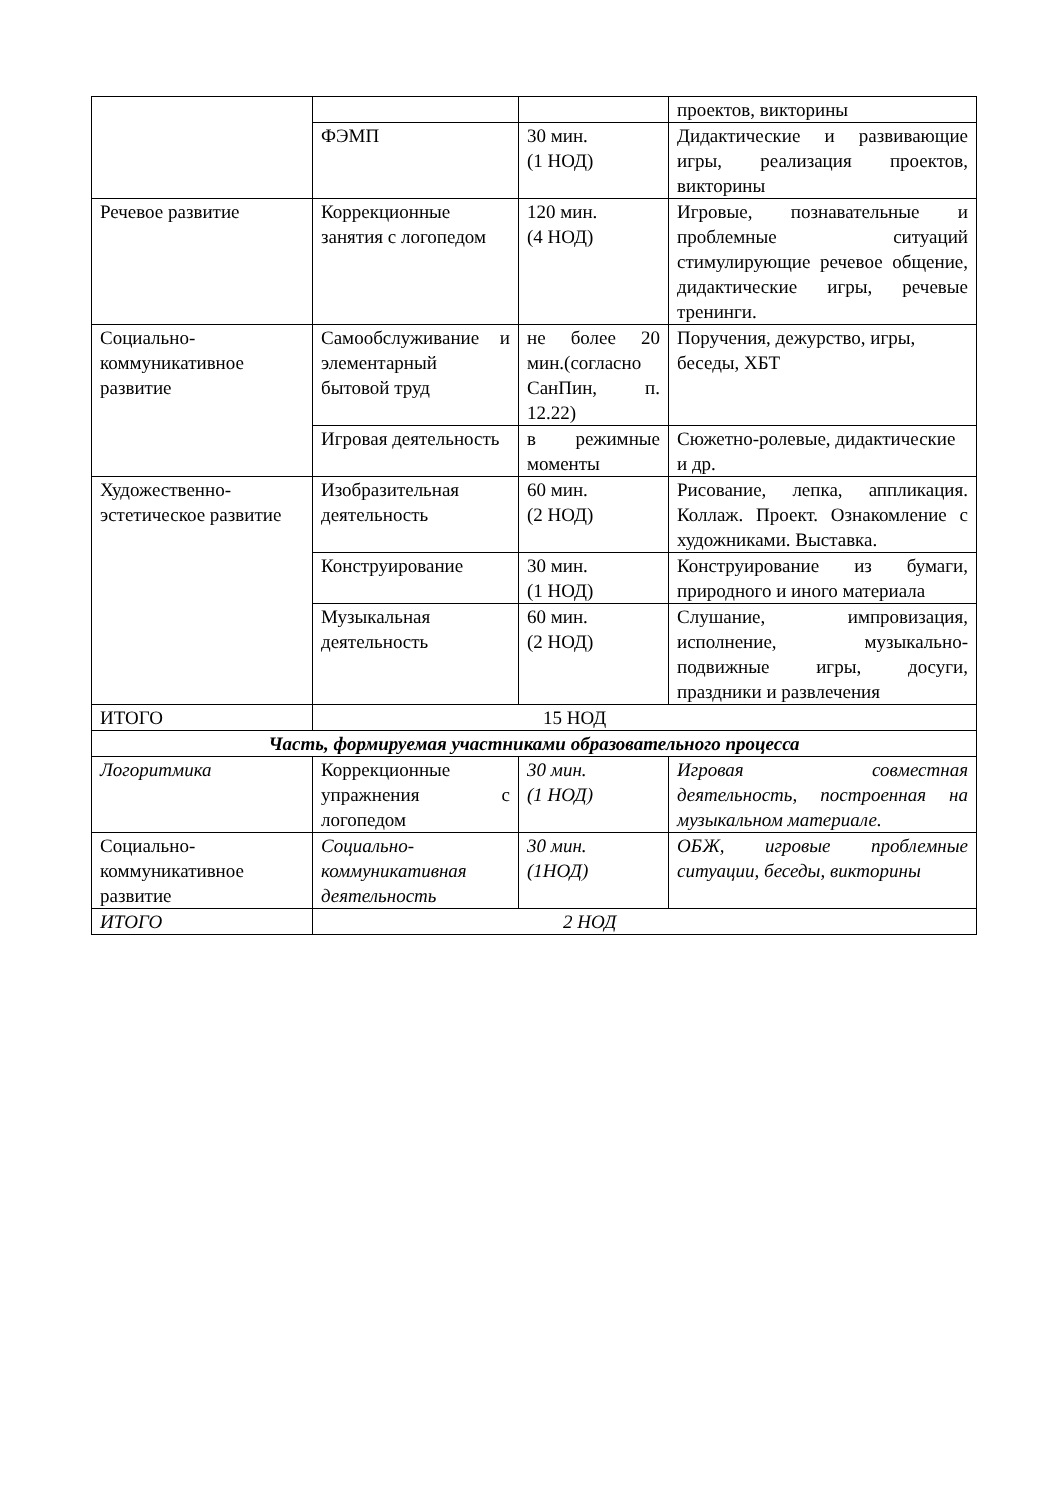| | | | проектов, викторины |
| | ФЭМП | 30 мин. (1 НОД) | Дидактические и развивающие игры, реализация проектов, викторины |
| Речевое развитие | Коррекционные занятия с логопедом | 120 мин. (4 НОД) | Игровые, познавательные и проблемные ситуаций стимулирующие речевое общение, дидактические игры, речевые тренинги. |
| Социально-коммуникативное развитие | Самообслуживание и элементарный бытовой труд | не более 20 мин.(согласно СанПин, п. 12.22) | Поручения, дежурство, игры, беседы, ХБТ |
| | Игровая деятельность | в режимные моменты | Сюжетно-ролевые, дидактические и др. |
| Художественно-эстетическое развитие | Изобразительная деятельность | 60 мин. (2 НОД) | Рисование, лепка, аппликация. Коллаж. Проект. Ознакомление с художниками. Выставка. |
| | Конструирование | 30 мин. (1 НОД) | Конструирование из бумаги, природного и иного материала |
| | Музыкальная деятельность | 60 мин. (2 НОД) | Слушание, импровизация, исполнение, музыкально-подвижные игры, досуги, праздники и развлечения |
| ИТОГО | 15 НОД | | |
| Часть, формируемая участниками образовательного процесса | | | |
| Логоритмика | Коррекционные упражнения с логопедом | 30 мин. (1 НОД) | Игровая совместная деятельность, построенная на музыкальном материале. |
| Социально-коммуникативное развитие | Социально-коммуникативная деятельность | 30 мин. (1НОД) | ОБЖ, игровые проблемные ситуации, беседы, викторины |
| ИТОГО | 2 НОД | | |